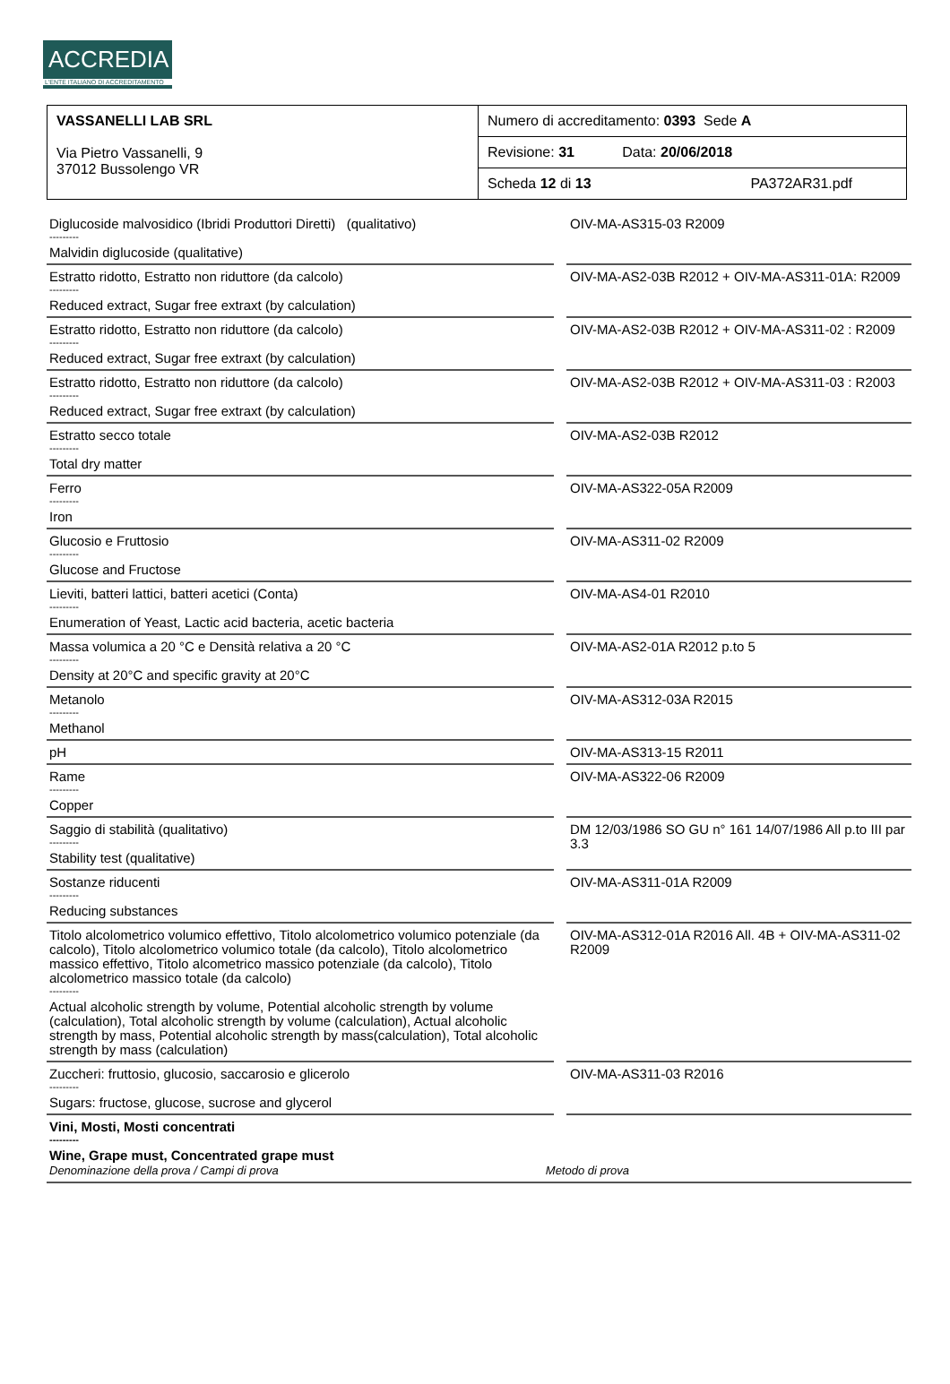ACCREDIA
L'ENTE ITALIANO DI ACCREDITAMENTO
| VASSANELLI LAB SRL Via Pietro Vassanelli, 9 37012 Bussolengo VR | Numero di accreditamento: 0393 Sede A |
| | Revisione: 31 Data: 20/06/2018 |
| | Scheda 12 di 13 PA372AR31.pdf |
| Diglucoside malvosidico (Ibridi Produttori Diretti) (qualitativo) --------- Malvidin diglucoside (qualitative) | | OIV-MA-AS315-03 R2009 |
| Estratto ridotto, Estratto non riduttore (da calcolo) --------- Reduced extract, Sugar free extraxt (by calculation) | | OIV-MA-AS2-03B R2012 + OIV-MA-AS311-01A: R2009 |
| Estratto ridotto, Estratto non riduttore (da calcolo) --------- Reduced extract, Sugar free extraxt (by calculation) | | OIV-MA-AS2-03B R2012 + OIV-MA-AS311-02 : R2009 |
| Estratto ridotto, Estratto non riduttore (da calcolo) --------- Reduced extract, Sugar free extraxt (by calculation) | | OIV-MA-AS2-03B R2012 + OIV-MA-AS311-03 : R2003 |
| Estratto secco totale --------- Total dry matter | | OIV-MA-AS2-03B R2012 |
| Ferro --------- Iron | | OIV-MA-AS322-05A R2009 |
| Glucosio e Fruttosio --------- Glucose and Fructose | | OIV-MA-AS311-02 R2009 |
| Lieviti, batteri lattici, batteri acetici (Conta) --------- Enumeration of Yeast, Lactic acid bacteria, acetic bacteria | | OIV-MA-AS4-01 R2010 |
| Massa volumica a 20 °C e Densità relativa a 20 °C --------- Density at 20°C and specific gravity at 20°C | | OIV-MA-AS2-01A R2012 p.to 5 |
| Metanolo --------- Methanol | | OIV-MA-AS312-03A R2015 |
| pH | | OIV-MA-AS313-15 R2011 |
| Rame --------- Copper | | OIV-MA-AS322-06 R2009 |
| Saggio di stabilità (qualitativo) --------- Stability test (qualitative) | | DM 12/03/1986 SO GU n° 161 14/07/1986 All p.to III par 3.3 |
| Sostanze riducenti --------- Reducing substances | | OIV-MA-AS311-01A R2009 |
| Titolo alcolometrico volumico effettivo, Titolo alcolometrico volumico potenziale (da calcolo), Titolo alcolometrico volumico totale (da calcolo), Titolo alcolometrico massico effettivo, Titolo alcometrico massico potenziale (da calcolo), Titolo alcolometrico massico totale (da calcolo) --------- Actual alcoholic strength by volume, Potential alcoholic strength by volume (calculation), Total alcoholic strength by volume (calculation), Actual alcoholic strength by mass, Potential alcoholic strength by mass(calculation), Total alcoholic strength by mass (calculation) | | OIV-MA-AS312-01A R2016 All. 4B + OIV-MA-AS311-02 R2009 |
| Zuccheri: fruttosio, glucosio, saccarosio e glicerolo --------- Sugars: fructose, glucose, sucrose and glycerol | | OIV-MA-AS311-03 R2016 |
| Vini, Mosti, Mosti concentrati --------- Wine, Grape must, Concentrated grape must Denominazione della prova / Campi di prova Metodo di prova | | |